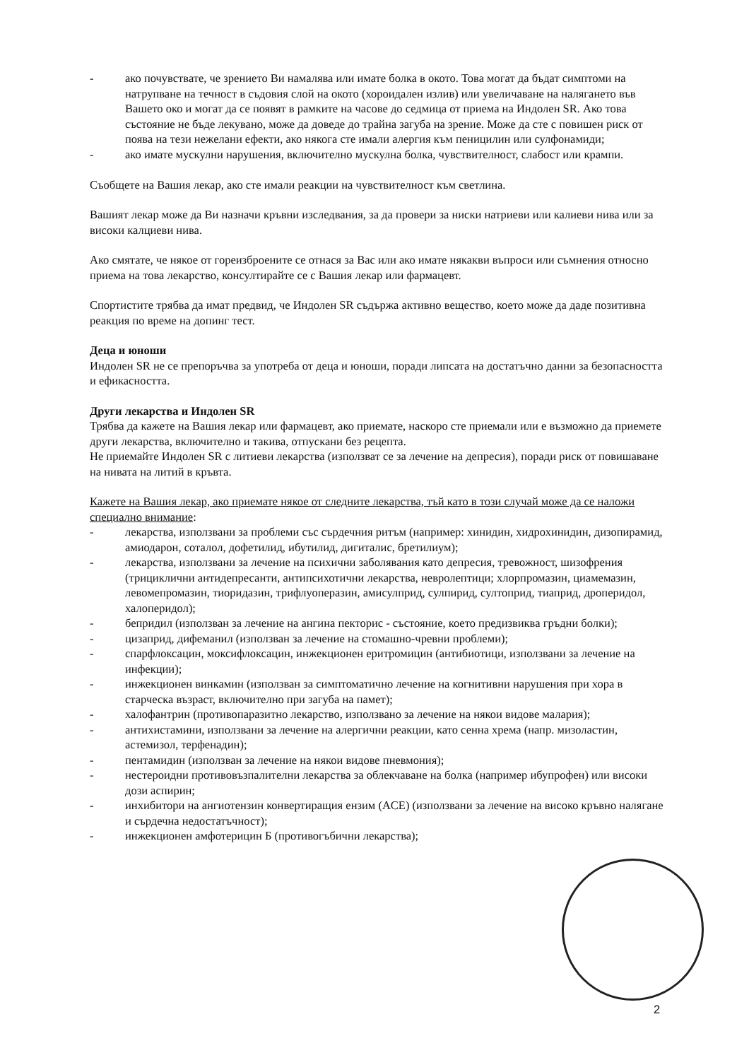- ако почувствате, че зрението Ви намалява или имате болка в окото. Това могат да бъдат симптоми на натрупване на течност в съдовия слой на окото (хороидален излив) или увеличаване на налягането във Вашето око и могат да се появят в рамките на часове до седмица от приема на Индолен SR. Ако това състояние не бъде лекувано, може да доведе до трайна загуба на зрение. Може да сте с повишен риск от поява на тези нежелани ефекти, ако някога сте имали алергия към пеницилин или сулфонамиди;
- ако имате мускулни нарушения, включително мускулна болка, чувствителност, слабост или крампи.
Съобщете на Вашия лекар, ако сте имали реакции на чувствителност към светлина.
Вашият лекар може да Ви назначи кръвни изследвания, за да провери за ниски натриеви или калиеви нива или за високи калциеви нива.
Ако смятате, че някое от гореизброените се отнася за Вас или ако имате някакви въпроси или съмнения относно приема на това лекарство, консултирайте се с Вашия лекар или фармацевт.
Спортистите трябва да имат предвид, че Индолен SR съдържа активно вещество, което може да даде позитивна реакция по време на допинг тест.
Деца и юноши
Индолен SR не се препоръчва за употреба от деца и юноши, поради липсата на достатъчно данни за безопасността и ефикасността.
Други лекарства и Индолен SR
Трябва да кажете на Вашия лекар или фармацевт, ако приемате, наскоро сте приемали или е възможно да приемете други лекарства, включително и такива, отпускани без рецепта.
Не приемайте Индолен SR с литиеви лекарства (използват се за лечение на депресия), поради риск от повишаване на нивата на литий в кръвта.
Кажете на Вашия лекар, ако приемате някое от следните лекарства, тъй като в този случай може да се наложи специално внимание:
- лекарства, използвани за проблеми със сърдечния ритъм (например: хинидин, хидрохинидин, дизопирамид, амиодарон, соталол, дофетилид, ибутилид, дигиталис, бретилиум);
- лекарства, използвани за лечение на психични заболявания като депресия, тревожност, шизофрения (трициклични антидепресанти, антипсихотични лекарства, невролептици; хлорпромазин, циамемазин, левомепромазин, тиоридазин, трифлуоперазин, амисулприд, сулпирид, султоприд, тиаприд, дроперидол, халоперидол);
- бепридил (използван за лечение на ангина пекторис - състояние, което предизвиква гръдни болки);
- цизаприд, дифеманил (използван за лечение на стомашно-чревни проблеми);
- спарфлоксацин, моксифлоксацин, инжекционен еритромицин (антибиотици, използвани за лечение на инфекции);
- инжекционен винкамин (използван за симптоматично лечение на когнитивни нарушения при хора в старческа възраст, включително при загуба на памет);
- халофантрин (противопаразитно лекарство, използвано за лечение на някои видове малария);
- антихистамини, използвани за лечение на алергични реакции, като сенна хрема (напр. мизоластин, астемизол, терфенадин);
- пентамидин (използван за лечение на някои видове пневмония);
- нестероидни противовъзпалителни лекарства за облекчаване на болка (например ибупрофен) или високи дози аспирин;
- инхибитори на ангиотензин конвертиращия ензим (ACE) (използвани за лечение на високо кръвно налягане и сърдечна недостатъчност);
- инжекционен амфотерицин Б (противогъбични лекарства);
2